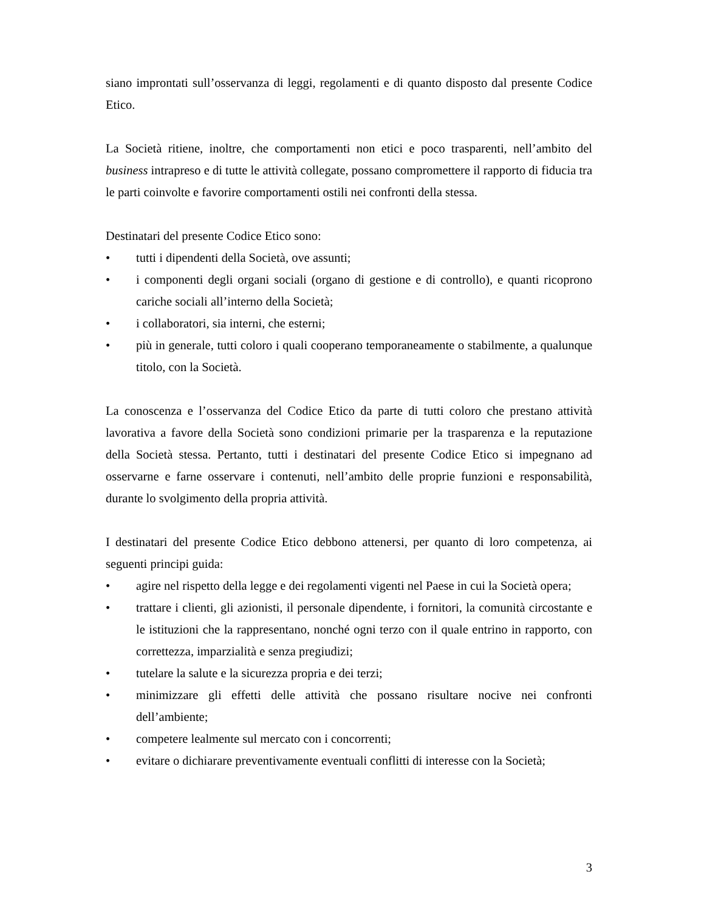siano improntati sull’osservanza di leggi, regolamenti e di quanto disposto dal presente Codice Etico.
La Società ritiene, inoltre, che comportamenti non etici e poco trasparenti, nell’ambito del business intrapreso e di tutte le attività collegate, possano compromettere il rapporto di fiducia tra le parti coinvolte e favorire comportamenti ostili nei confronti della stessa.
Destinatari del presente Codice Etico sono:
• tutti i dipendenti della Società, ove assunti;
• i componenti degli organi sociali (organo di gestione e di controllo), e quanti ricoprono cariche sociali all’interno della Società;
• i collaboratori, sia interni, che esterni;
• più in generale, tutti coloro i quali cooperano temporaneamente o stabilmente, a qualunque titolo, con la Società.
La conoscenza e l’osservanza del Codice Etico da parte di tutti coloro che prestano attività lavorativa a favore della Società sono condizioni primarie per la trasparenza e la reputazione della Società stessa. Pertanto, tutti i destinatari del presente Codice Etico si impegnano ad osservarne e farne osservare i contenuti, nell’ambito delle proprie funzioni e responsabilità, durante lo svolgimento della propria attività.
I destinatari del presente Codice Etico debbono attenersi, per quanto di loro competenza, ai seguenti principi guida:
• agire nel rispetto della legge e dei regolamenti vigenti nel Paese in cui la Società opera;
• trattare i clienti, gli azionisti, il personale dipendente, i fornitori, la comunità circostante e le istituzioni che la rappresentano, nonché ogni terzo con il quale entrino in rapporto, con correttezza, imparzialità e senza pregiudizi;
• tutelare la salute e la sicurezza propria e dei terzi;
• minimizzare gli effetti delle attività che possano risultare nocive nei confronti dell’ambiente;
• competere lealmente sul mercato con i concorrenti;
• evitare o dichiarare preventivamente eventuali conflitti di interesse con la Società;
3